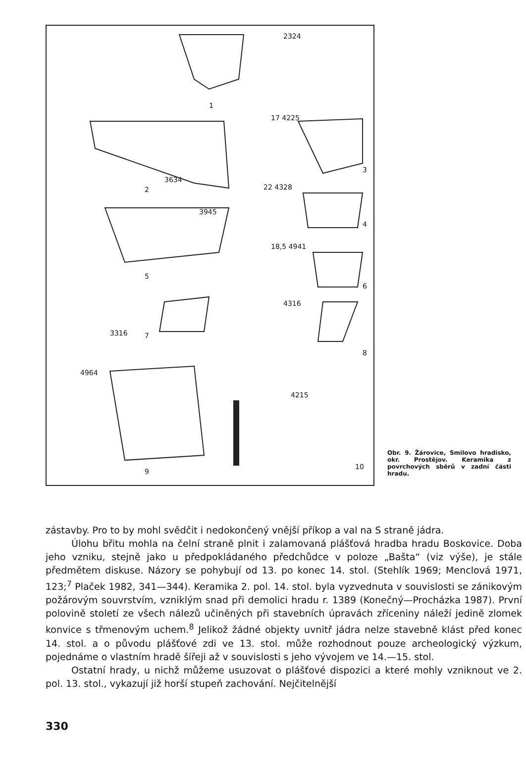2324
1
3634
2
17 4225
3
22 4328
4
3945
5
18,5 4941
6
4316
3316 7
8
4964
4215
9
10
Obr. 9. Žárovice, Smilovo hradisko, okr. Prostějov. Keramika z povrchových sběrů v zadní části hradu.
zástavby. Pro to by mohl svědčit i nedokončený vnější příkop a val na S straně jádra.
Úlohu břitu mohla na čelní straně plnit i zalamovaná plášťová hradba hradu Boskovice. Doba jeho vzniku, stejně jako u předpokládaného předchůdce v poloze „Bašta“ (viz výše), je stále předmětem diskuse. Názory se pohybují od 13. po konec 14. stol. (Stehlík 1969; Menclová 1971, 123;<sup>7</sup> Plaček 1982, 341—344). Keramika 2. pol. 14. stol. byla vyzvednuta v souvislosti se zánikovým požárovým souvrstvím, vzniklým snad při demolici hradu r. 1389 (Konečný—Procházka 1987). První polovině století ze všech nálezů učiněných při stavebních úpravách zříceniny náleží jedině zlomek konvice s třmenovým uchem.<sup>8</sup> Jelikož žádné objekty uvnitř jádra nelze stavebně klást před konec 14. stol. a o původu plášťové zdi ve 13. stol. může rozhodnout pouze archeologický výzkum, pojednáme o vlastním hradě šířeji až v souvislosti s jeho vývojem ve 14.—15. stol.
Ostatní hrady, u nichž můžeme usuzovat o plášťové dispozici a které mohly vzniknout ve 2. pol. 13. stol., vykazují již horší stupeň zachování. Nejčitelnější
330